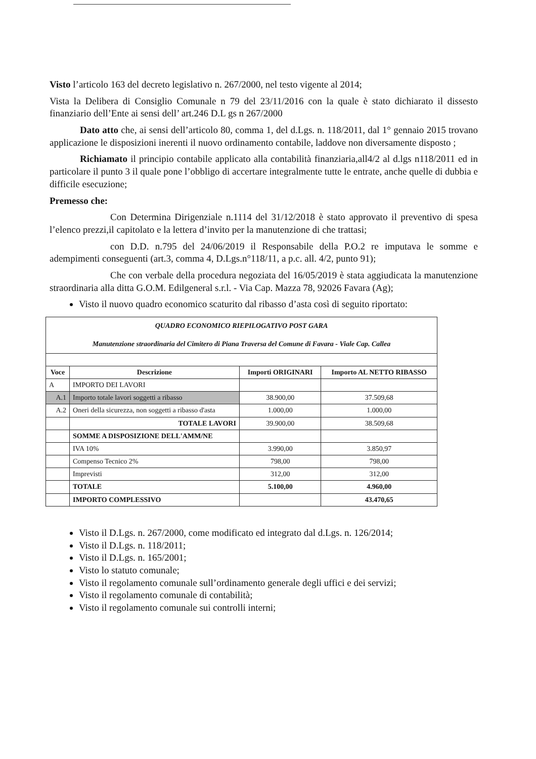Visto l’articolo 163 del decreto legislativo n. 267/2000, nel testo vigente al 2014;
Vista la Delibera di Consiglio Comunale n 79 del 23/11/2016 con la quale è stato dichiarato il dissesto finanziario dell’Ente ai sensi dell’ art.246 D.L gs n 267/2000
Dato atto che, ai sensi dell’articolo 80, comma 1, del d.Lgs. n. 118/2011, dal 1° gennaio 2015 trovano applicazione le disposizioni inerenti il nuovo ordinamento contabile, laddove non diversamente disposto ;
Richiamato il principio contabile applicato alla contabilità finanziaria,all4/2 al d.lgs n118/2011 ed in particolare il punto 3 il quale pone l’obbligo di accertare integralmente tutte le entrate, anche quelle di dubbia e difficile esecuzione;
Premesso che:
Con Determina Dirigenziale n.1114 del 31/12/2018 è stato approvato il preventivo di spesa l’elenco prezzi,il capitolato e la lettera d’invito per la manutenzione di che trattasi;
con D.D. n.795 del 24/06/2019 il Responsabile della P.O.2 re imputava le somme e adempimenti conseguenti (art.3, comma 4, D.Lgs.n°118/11, a p.c. all. 4/2, punto 91);
Che con verbale della procedura negoziata del 16/05/2019 è stata aggiudicata la manutenzione straordinaria alla ditta G.O.M. Edilgeneral s.r.l. - Via Cap. Mazza 78, 92026 Favara (Ag);
Visto il nuovo quadro economico scaturito dal ribasso d’asta così di seguito riportato:
| QUADRO ECONOMICO RIEPILOGATIVO POST GARA Manutenzione straordinaria del Cimitero di Piana Traversa del Comune di Favara - Viale Cap. Callea | | | |
| Voce | Descrizione | Importi ORIGINARI | Importo AL NETTO RIBASSO |
| A | IMPORTO DEI LAVORI | | |
| A.1 | Importo totale lavori soggetti a ribasso | 38.900,00 | 37.509,68 |
| A.2 | Oneri della sicurezza, non soggetti a ribasso d'asta | 1.000,00 | 1.000,00 |
| | TOTALE LAVORI | 39.900,00 | 38.509,68 |
| | SOMME A DISPOSIZIONE DELL'AMM/NE | | |
| | IVA 10% | 3.990,00 | 3.850,97 |
| | Compenso Tecnico 2% | 798,00 | 798,00 |
| | Imprevisti | 312,00 | 312,00 |
| | TOTALE | 5.100,00 | 4.960,00 |
| | IMPORTO COMPLESSIVO | | 43.470,65 |
Visto il D.Lgs. n. 267/2000, come modificato ed integrato dal d.Lgs. n. 126/2014;
Visto il D.Lgs. n. 118/2011;
Visto il D.Lgs. n. 165/2001;
Visto lo statuto comunale;
Visto il regolamento comunale sull’ordinamento generale degli uffici e dei servizi;
Visto il regolamento comunale di contabilità;
Visto il regolamento comunale sui controlli interni;